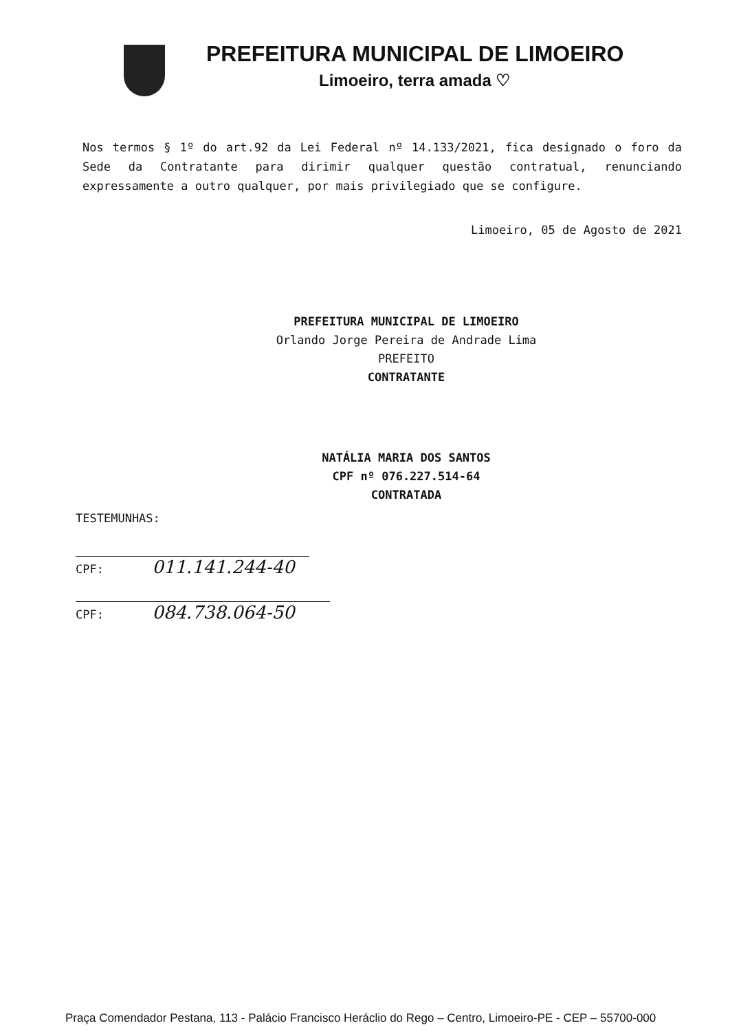PREFEITURA MUNICIPAL DE LIMOEIRO
Limoeiro, terra amada ♡
Nos termos § 1º do art.92 da Lei Federal nº 14.133/2021, fica designado o foro da Sede da Contratante para dirimir qualquer questão contratual, renunciando expressamente a outro qualquer, por mais privilegiado que se configure.
Limoeiro, 05 de Agosto de 2021
PREFEITURA MUNICIPAL DE LIMOEIRO
Orlando Jorge Pereira de Andrade Lima
PREFEITO
CONTRATANTE
NATÁLIA MARIA DOS SANTOS
CPF nº 076.227.514-64
CONTRATADA
TESTEMUNHAS:
CPF: 011.141.244-40
CPF: 084.738.064-50
Praça Comendador Pestana, 113 - Palácio Francisco Heráclio do Rego – Centro, Limoeiro-PE - CEP – 55700-000